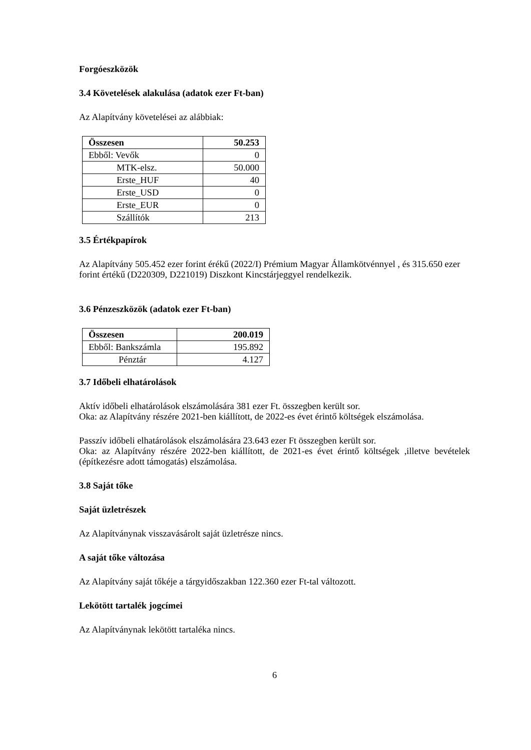Forgóeszközök
3.4 Követelések alakulása (adatok ezer Ft-ban)
Az Alapítvány követelései az alábbiak:
| Összesen | 50.253 |
| Ebből: Vevők | 0 |
| MTK-elsz. | 50.000 |
| Erste_HUF | 40 |
| Erste_USD | 0 |
| Erste_EUR | 0 |
| Szállítók | 213 |
3.5 Értékpapírok
Az Alapítvány 505.452 ezer forint érékű (2022/I) Prémium Magyar Államkötvénnyel , és 315.650 ezer forint értékű (D220309, D221019) Diszkont Kincstárjeggyel rendelkezik.
3.6 Pénzeszközök (adatok ezer Ft-ban)
| Összesen | 200.019 |
| Ebből: Bankszámla | 195.892 |
| Pénztár | 4.127 |
3.7 Időbeli elhatárolások
Aktív időbeli elhatárolások elszámolására 381 ezer Ft. összegben került sor.
Oka: az Alapítvány részére 2021-ben kiállított, de 2022-es évet érintő költségek elszámolása.
Passzív időbeli elhatárolások elszámolására 23.643 ezer Ft összegben került sor.
Oka: az Alapítvány részére 2022-ben kiállított, de 2021-es évet érintő költségek ,illetve bevételek (építkezésre adott támogatás) elszámolása.
3.8 Saját tőke
Saját üzletrészek
Az Alapítványnak visszavásárolt saját üzletrésze nincs.
A saját tőke változása
Az Alapítvány saját tőkéje a tárgyidőszakban 122.360 ezer Ft-tal változott.
Lekötött tartalék jogcímei
Az Alapítványnak lekötött tartaléka nincs.
6